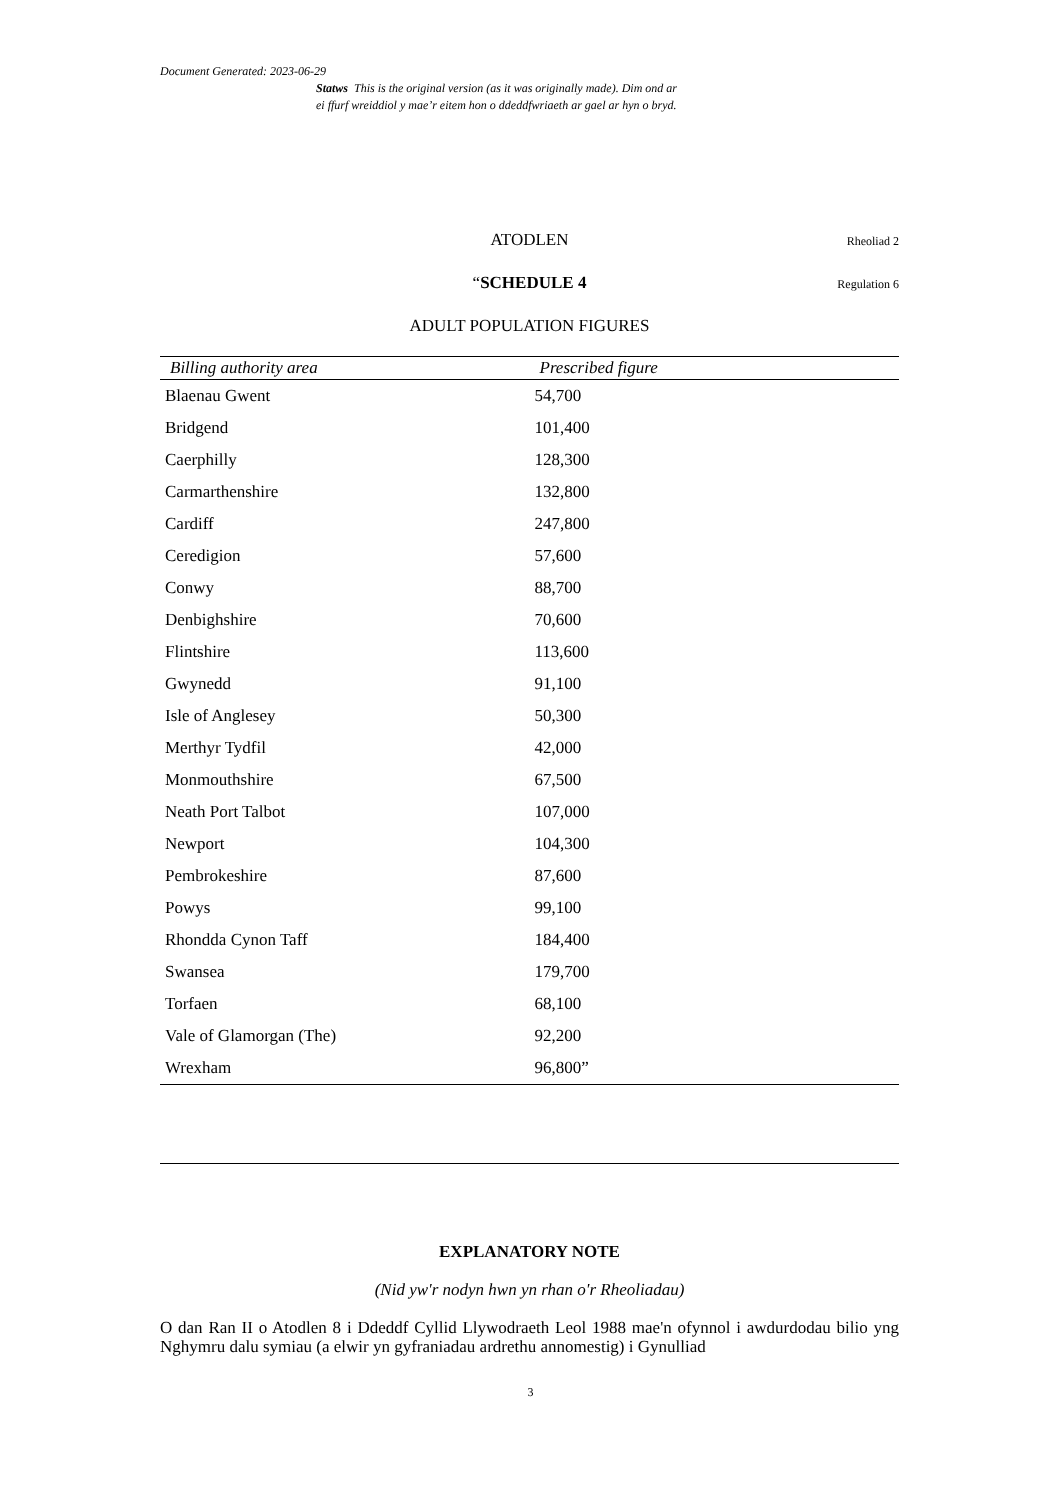Document Generated: 2023-06-29
Statws This is the original version (as it was originally made). Dim ond ar
ei ffurf wreiddiol y mae’r eitem hon o ddeddfwriaeth ar gael ar hyn o bryd.
ATODLEN Rheoliad 2
“SCHEDULE 4 Regulation 6
ADULT POPULATION FIGURES
| Billing authority area | Prescribed figure |
| --- | --- |
| Blaenau Gwent | 54,700 |
| Bridgend | 101,400 |
| Caerphilly | 128,300 |
| Carmarthenshire | 132,800 |
| Cardiff | 247,800 |
| Ceredigion | 57,600 |
| Conwy | 88,700 |
| Denbighshire | 70,600 |
| Flintshire | 113,600 |
| Gwynedd | 91,100 |
| Isle of Anglesey | 50,300 |
| Merthyr Tydfil | 42,000 |
| Monmouthshire | 67,500 |
| Neath Port Talbot | 107,000 |
| Newport | 104,300 |
| Pembrokeshire | 87,600 |
| Powys | 99,100 |
| Rhondda Cynon Taff | 184,400 |
| Swansea | 179,700 |
| Torfaen | 68,100 |
| Vale of Glamorgan (The) | 92,200 |
| Wrexham | 96,800” |
EXPLANATORY NOTE
(Nid yw'r nodyn hwn yn rhan o'r Rheoliadau)
O dan Ran II o Atodlen 8 i Ddeddf Cyllid Llywodraeth Leol 1988 mae'n ofynnol i awdurdodau bilio yng Nghymru dalu symiau (a elwir yn gyfraniadau ardrethu annomestig) i Gynulliad
3